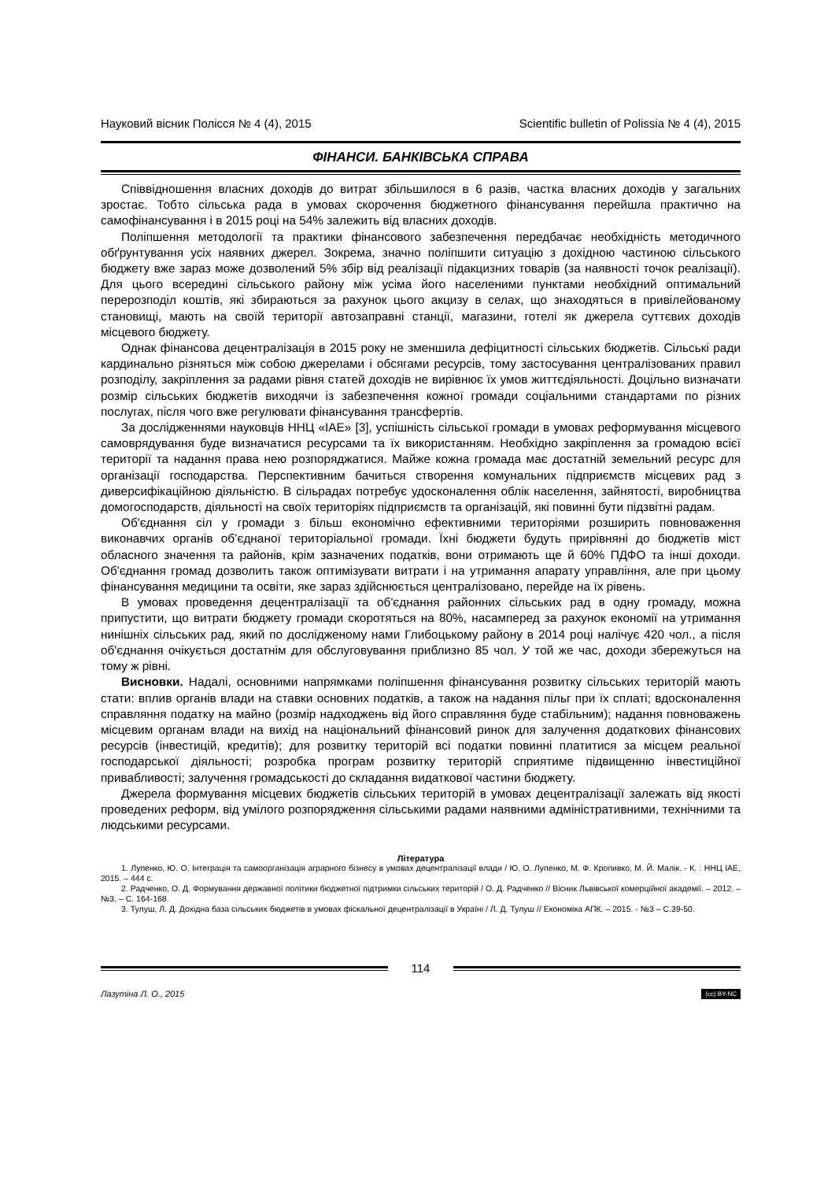Науковий вісник Полісся № 4 (4), 2015 Scientific bulletin of Polissia № 4 (4), 2015
ФІНАНСИ. БАНКІВСЬКА СПРАВА
Співвідношення власних доходів до витрат збільшилося в 6 разів, частка власних доходів у загальних зростає. Тобто сільська рада в умовах скорочення бюджетного фінансування перейшла практично на самофінансування і в 2015 році на 54% залежить від власних доходів.
Поліпшення методології та практики фінансового забезпечення передбачає необхідність методичного обґрунтування усіх наявних джерел. Зокрема, значно поліпшити ситуацію з дохідною частиною сільського бюджету вже зараз може дозволений 5% збір від реалізації підакцизних товарів (за наявності точок реалізації). Для цього всередині сільського району між усіма його населеними пунктами необхідний оптимальний перерозподіл коштів, які збираються за рахунок цього акцизу в селах, що знаходяться в привілейованому становищі, мають на своїй території автозаправні станції, магазини, готелі як джерела суттєвих доходів місцевого бюджету.
Однак фінансова децентралізація в 2015 року не зменшила дефіцитності сільських бюджетів. Сільські ради кардинально різняться між собою джерелами і обсягами ресурсів, тому застосування централізованих правил розподілу, закріплення за радами рівня статей доходів не вирівнює їх умов життєдіяльності. Доцільно визначати розмір сільських бюджетів виходячи із забезпечення кожної громади соціальними стандартами по різних послугах, після чого вже регулювати фінансування трансфертів.
За дослідженнями науковців ННЦ «ІАЕ» [3], успішність сільської громади в умовах реформування місцевого самоврядування буде визначатися ресурсами та їх використанням. Необхідно закріплення за громадою всієї території та надання права нею розпоряджатися. Майже кожна громада має достатній земельний ресурс для організації господарства. Перспективним бачиться створення комунальних підприємств місцевих рад з диверсифікаційною діяльністю. В сільрадах потребує удосконалення облік населення, зайнятості, виробництва домогосподарств, діяльності на своїх територіях підприємств та організацій, які повинні бути підзвітні радам.
Об'єднання сіл у громади з більш економічно ефективними територіями розширить повноваження виконавчих органів об’єднаної територіальної громади. Їхні бюджети будуть прирівняні до бюджетів міст обласного значення та районів, крім зазначених податків, вони отримають ще й 60% ПДФО та інші доходи. Об'єднання громад дозволить також оптимізувати витрати і на утримання апарату управління, але при цьому фінансування медицини та освіти, яке зараз здійснюється централізовано, перейде на їх рівень.
В умовах проведення децентралізації та об'єднання районних сільських рад в одну громаду, можна припустити, що витрати бюджету громади скоротяться на 80%, насамперед за рахунок економії на утримання нинішніх сільських рад, який по дослідженому нами Глибоцькому району в 2014 році налічує 420 чол., а після об'єднання очікується достатнім для обслуговування приблизно 85 чол. У той же час, доходи збережуться на тому ж рівні.
Висновки. Надалі, основними напрямками поліпшення фінансування розвитку сільських територій мають стати: вплив органів влади на ставки основних податків, а також на надання пільг при їх сплаті; вдосконалення справляння податку на майно (розмір надходжень від його справляння буде стабільним); надання повноважень місцевим органам влади на вихід на національний фінансовий ринок для залучення додаткових фінансових ресурсів (інвестицій, кредитів); для розвитку територій всі податки повинні платитися за місцем реальної господарської діяльності; розробка програм розвитку територій сприятиме підвищенню інвестиційної привабливості; залучення громадськості до складання видаткової частини бюджету.
Джерела формування місцевих бюджетів сільських територій в умовах децентралізації залежать від якості проведених реформ, від умілого розпорядження сільськими радами наявними адміністративними, технічними та людськими ресурсами.
Література
1. Лупенко, Ю. О. Інтеграція та самоорганізація аграрного бізнесу в умовах децентралізації влади / Ю. О. Лупенко, М. Ф. Кропивко, М. Й. Малік. - К. : ННЦ ІАЕ, 2015. – 444 с.
2. Радченко, О. Д. Формування державної політики бюджетної підтримки сільських територій / О. Д. Радченко // Вісник Львівської комерційної академії. – 2012. – №3. – С. 164-168.
3. Тулуш, Л. Д. Дохідна база сільських бюджетів в умовах фіскальної децентралізації в Україні / Л. Д. Тулуш // Економіка АПК. – 2015. - №3 – С.39-50.
114
Лазутіна Л. О., 2015 (cc) BY-NC